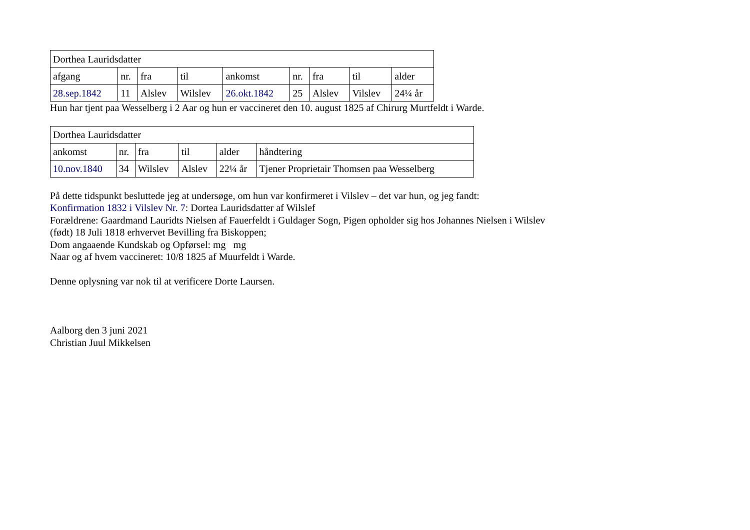| Dorthea Lauridsdatter | | | | | | | | |
| afgang | nr. | fra | til | ankomst | nr. | fra | til | alder |
| 28.sep.1842 | 11 | Alslev | Wilslev | 26.okt.1842 | 25 | Alslev | Vilslev | 24¼ år |
Hun har tjent paa Wesselberg i 2 Aar og hun er vaccineret den 10. august 1825 af Chirurg Murtfeldt i Warde.
| Dorthea Lauridsdatter | | | | | |
| ankomst | nr. | fra | til | alder | håndtering |
| 10.nov.1840 | 34 | Wilslev | Alslev | 22¼ år | Tjener Proprietair Thomsen paa Wesselberg |
På dette tidspunkt besluttede jeg at undersøge, om hun var konfirmeret i Vilslev – det var hun, og jeg fandt:
Konfirmation 1832 i Vilslev Nr. 7: Dortea Lauridsdatter af Wilslef
Forældrene: Gaardmand Lauridts Nielsen af Fauerfeldt i Guldager Sogn, Pigen opholder sig hos Johannes Nielsen i Wilslev
(født) 18 Juli 1818 erhvervet Bevilling fra Biskoppen;
Dom angaaende Kundskab og Opførsel: mg mg
Naar og af hvem vaccineret: 10/8 1825 af Muurfeldt i Warde.
Denne oplysning var nok til at verificere Dorte Laursen.
Aalborg den 3 juni 2021
Christian Juul Mikkelsen